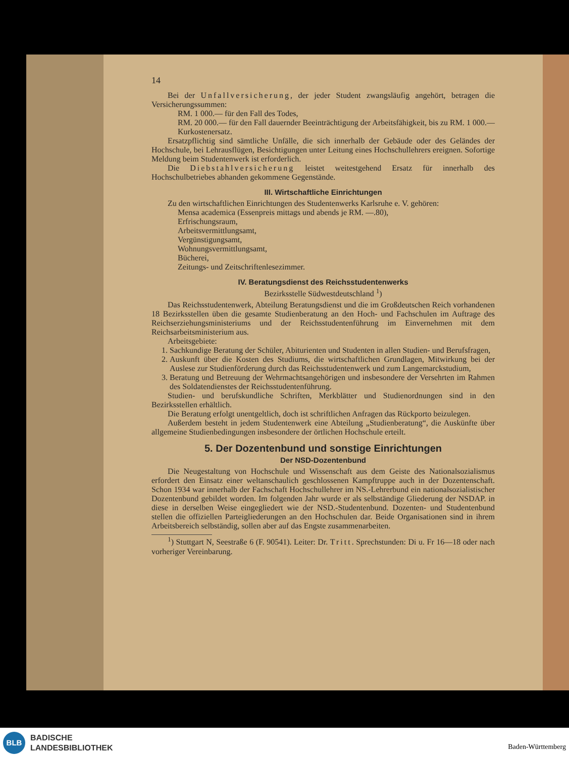14
Bei der Unfallversicherung, der jeder Student zwangsläufig angehört, betragen die Versicherungssummen:
RM. 1 000.— für den Fall des Todes,
RM. 20 000.— für den Fall dauernder Beeinträchtigung der Arbeitsfähigkeit, bis zu RM. 1 000.— Kurkostenersatz.
Ersatzpflichtig sind sämtliche Unfälle, die sich innerhalb der Gebäude oder des Geländes der Hochschule, bei Lehrausflügen, Besichtigungen unter Leitung eines Hochschullehrers ereignen. Sofortige Meldung beim Studentenwerk ist erforderlich.
Die Diebstahlversicherung leistet weitestgehend Ersatz für innerhalb des Hochschulbetriebes abhanden gekommene Gegenstände.
III. Wirtschaftliche Einrichtungen
Zu den wirtschaftlichen Einrichtungen des Studentenwerks Karlsruhe e. V. gehören:
Mensa academica (Essenpreis mittags und abends je RM. —.80),
Erfrischungsraum,
Arbeitsvermittlungsamt,
Vergünstigungsamt,
Wohnungsvermittlungsamt,
Bücherei,
Zeitungs- und Zeitschriftenlesezimmer.
IV. Beratungsdienst des Reichsstudentenwerks
Bezirksstelle Südwestdeutschland <sup>1</sup>)
Das Reichsstudentenwerk, Abteilung Beratungsdienst und die im Großdeutschen Reich vorhandenen 18 Bezirksstellen üben die gesamte Studienberatung an den Hoch- und Fachschulen im Auftrage des Reichserziehungsministeriums und der Reichsstudentenführung im Einvernehmen mit dem Reichsarbeitsministerium aus.
Arbeitsgebiete:
1. Sachkundige Beratung der Schüler, Abiturienten und Studenten in allen Studien- und Berufsfragen,
2. Auskunft über die Kosten des Studiums, die wirtschaftlichen Grundlagen, Mitwirkung bei der Auslese zur Studienförderung durch das Reichsstudentenwerk und zum Langemarckstudium,
3. Beratung und Betreuung der Wehrmachtsangehörigen und insbesondere der Versehrten im Rahmen des Soldatendienstes der Reichsstudentenführung.
Studien- und berufskundliche Schriften, Merkblätter und Studienordnungen sind in den Bezirksstellen erhältlich.
Die Beratung erfolgt unentgeltlich, doch ist schriftlichen Anfragen das Rückporto beizulegen.
Außerdem besteht in jedem Studentenwerk eine Abteilung „Studienberatung“, die Auskünfte über allgemeine Studienbedingungen insbesondere der örtlichen Hochschule erteilt.
5. Der Dozentenbund und sonstige Einrichtungen
Der NSD-Dozentenbund
Die Neugestaltung von Hochschule und Wissenschaft aus dem Geiste des Nationalsozialismus erfordert den Einsatz einer weltanschaulich geschlossenen Kampftruppe auch in der Dozentenschaft. Schon 1934 war innerhalb der Fachschaft Hochschullehrer im NS.-Lehrerbund ein nationalsozialistischer Dozentenbund gebildet worden. Im folgenden Jahr wurde er als selbständige Gliederung der NSDAP. in diese in derselben Weise eingegliedert wie der NSD.-Studentenbund. Dozenten- und Studentenbund stellen die offiziellen Parteigliederungen an den Hochschulen dar. Beide Organisationen sind in ihrem Arbeitsbereich selbständig, sollen aber auf das Engste zusammenarbeiten.
<sup>1</sup>) Stuttgart N, Seestraße 6 (F. 90541). Leiter: Dr. Tritt. Sprechstunden: Di u. Fr 16—18 oder nach vorheriger Vereinbarung.
BLB
BADISCHE
LANDESBIBLIOTHEK
Baden-Württemberg